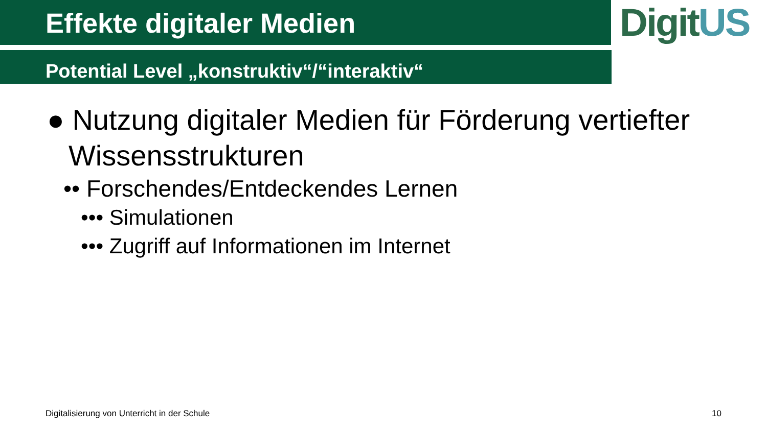Effekte digitaler Medien
Potential Level „konstruktiv“/“interaktiv“
DigitUS
● Nutzung digitaler Medien für Förderung vertiefter Wissensstrukturen
•• Forschendes/Entdeckendes Lernen
••• Simulationen
••• Zugriff auf Informationen im Internet
Digitalisierung von Unterricht in der Schule
10